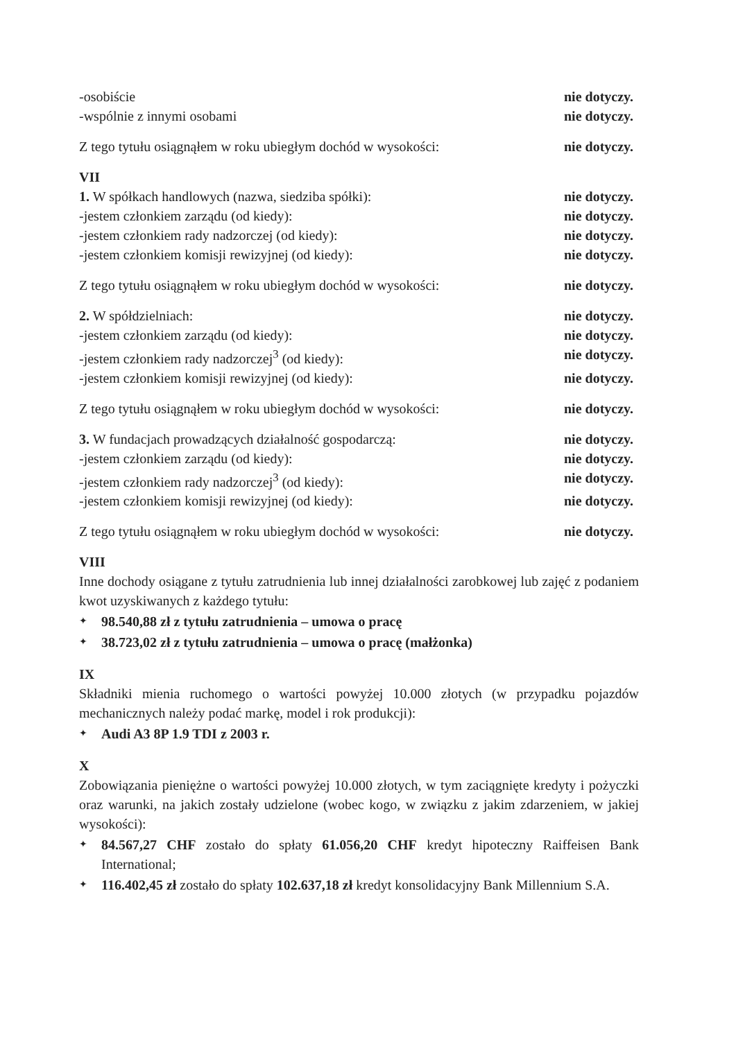-osobiście nie dotyczy.
-wspólnie z innymi osobami nie dotyczy.
Z tego tytułu osiągnąłem w roku ubiegłym dochód w wysokości: nie dotyczy.
VII
1. W spółkach handlowych (nazwa, siedziba spółki): nie dotyczy.
-jestem członkiem zarządu (od kiedy): nie dotyczy.
-jestem członkiem rady nadzorczej (od kiedy): nie dotyczy.
-jestem członkiem komisji rewizyjnej (od kiedy): nie dotyczy.
Z tego tytułu osiągnąłem w roku ubiegłym dochód w wysokości: nie dotyczy.
2. W spółdzielniach: nie dotyczy.
-jestem członkiem zarządu (od kiedy): nie dotyczy.
-jestem członkiem rady nadzorczej<sup>3</sup> (od kiedy): nie dotyczy.
-jestem członkiem komisji rewizyjnej (od kiedy): nie dotyczy.
Z tego tytułu osiągnąłem w roku ubiegłym dochód w wysokości: nie dotyczy.
3. W fundacjach prowadzących działalność gospodarczą: nie dotyczy.
-jestem członkiem zarządu (od kiedy): nie dotyczy.
-jestem członkiem rady nadzorczej<sup>3</sup> (od kiedy): nie dotyczy.
-jestem członkiem komisji rewizyjnej (od kiedy): nie dotyczy.
Z tego tytułu osiągnąłem w roku ubiegłym dochód w wysokości: nie dotyczy.
VIII
Inne dochody osiągane z tytułu zatrudnienia lub innej działalności zarobkowej lub zajęć z podaniem kwot uzyskiwanych z każdego tytułu:
✦ 98.540,88 zł z tytułu zatrudnienia – umowa o pracę
✦ 38.723,02 zł z tytułu zatrudnienia – umowa o pracę (małżonka)
IX
Składniki mienia ruchomego o wartości powyżej 10.000 złotych (w przypadku pojazdów mechanicznych należy podać markę, model i rok produkcji):
✦ Audi A3 8P 1.9 TDI z 2003 r.
X
Zobowiązania pieniężne o wartości powyżej 10.000 złotych, w tym zaciągnięte kredyty i pożyczki oraz warunki, na jakich zostały udzielone (wobec kogo, w związku z jakim zdarzeniem, w jakiej wysokości):
✦ 84.567,27 CHF zostało do spłaty 61.056,20 CHF kredyt hipoteczny Raiffeisen Bank International;
✦ 116.402,45 zł zostało do spłaty 102.637,18 zł kredyt konsolidacyjny Bank Millennium S.A.